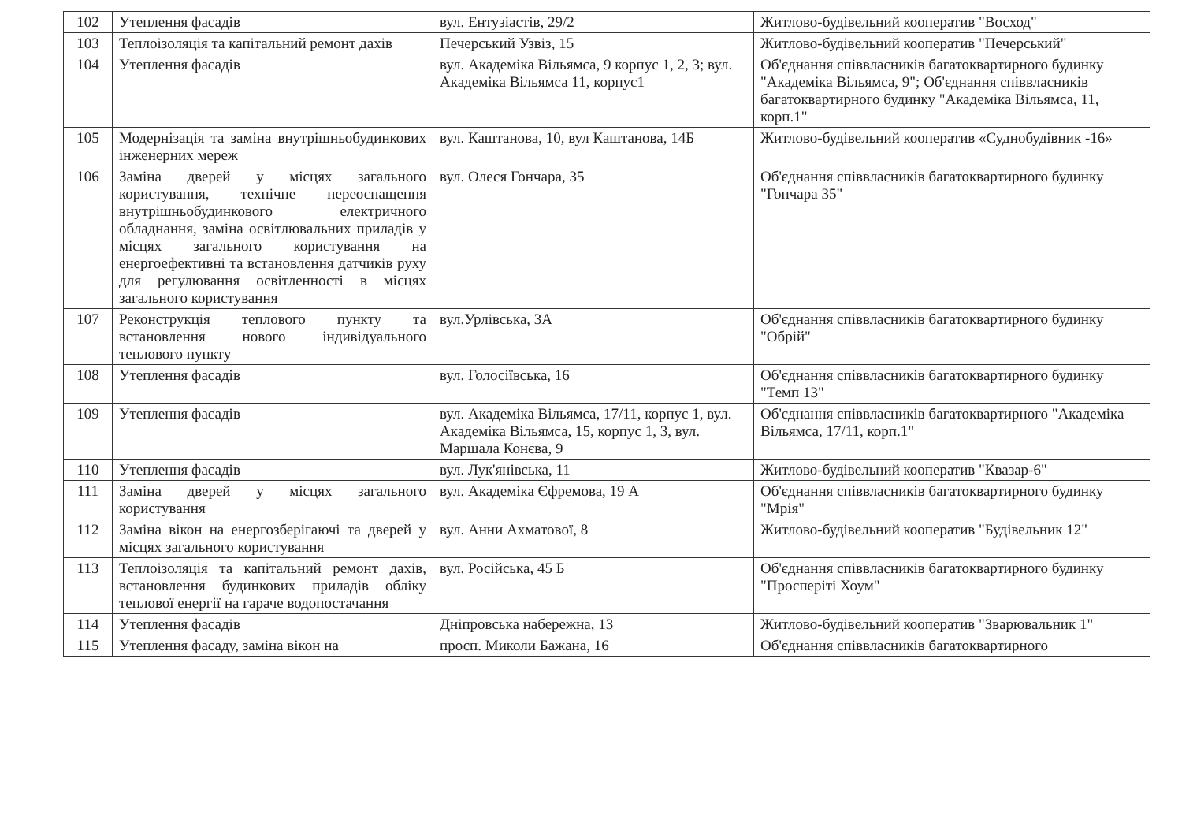| 102 | Утеплення фасадів | вул. Ентузіастів, 29/2 | Житлово-будівельний кооператив "Восход" |
| 103 | Теплоізоляція та капітальний ремонт дахів | Печерський Узвіз, 15 | Житлово-будівельний кооператив "Печерський" |
| 104 | Утеплення фасадів | вул. Академіка Вільямса, 9 корпус 1, 2, 3; вул. Академіка Вільямса 11, корпус1 | Об'єднання співвласників багатоквартирного будинку "Академіка Вільямса, 9"; Об'єднання співвласників багатоквартирного будинку "Академіка Вільямса, 11, корп.1" |
| 105 | Модернізація та заміна внутрішньобудинкових інженерних мереж | вул. Каштанова, 10, вул Каштанова, 14Б | Житлово-будівельний кооператив «Суднобудівник -16» |
| 106 | Заміна дверей у місцях загального користування, технічне переоснащення внутрішньобудинкового електричного обладнання, заміна освітлювальних приладів у місцях загального користування на енергоефективні та встановлення датчиків руху для регулювання освітленності в місцях загального користування | вул. Олеся Гончара, 35 | Об'єднання співвласників багатоквартирного будинку "Гончара 35" |
| 107 | Реконструкція теплового пункту та встановлення нового індивідуального теплового пункту | вул.Урлівська, 3А | Об'єднання співвласників багатоквартирного будинку "Обрій" |
| 108 | Утеплення фасадів | вул. Голосіївська, 16 | Об'єднання співвласників багатоквартирного будинку "Темп 13" |
| 109 | Утеплення фасадів | вул. Академіка Вільямса, 17/11, корпус 1, вул. Академіка Вільямса, 15, корпус 1, 3, вул. Маршала Конєва, 9 | Об'єднання співвласників багатоквартирного "Академіка Вільямса, 17/11, корп.1" |
| 110 | Утеплення фасадів | вул. Лук'янівська, 11 | Житлово-будівельний кооператив "Квазар-6" |
| 111 | Заміна дверей у місцях загального користування | вул. Академіка Єфремова, 19 А | Об'єднання співвласників багатоквартирного будинку "Мрія" |
| 112 | Заміна вікон на енергозберігаючі та дверей у місцях загального користування | вул. Анни Ахматової, 8 | Житлово-будівельний кооператив "Будівельник 12" |
| 113 | Теплоізоляція та капітальний ремонт дахів, встановлення будинкових приладів обліку теплової енергії на гараче водопостачання | вул. Російська, 45 Б | Об'єднання співвласників багатоквартирного будинку "Просперіті Хоум" |
| 114 | Утеплення фасадів | Дніпровська набережна, 13 | Житлово-будівельний кооператив "Зварювальник 1" |
| 115 | Утеплення фасаду, заміна вікон на | просп. Миколи Бажана, 16 | Об'єднання співвласників багатоквартирного |